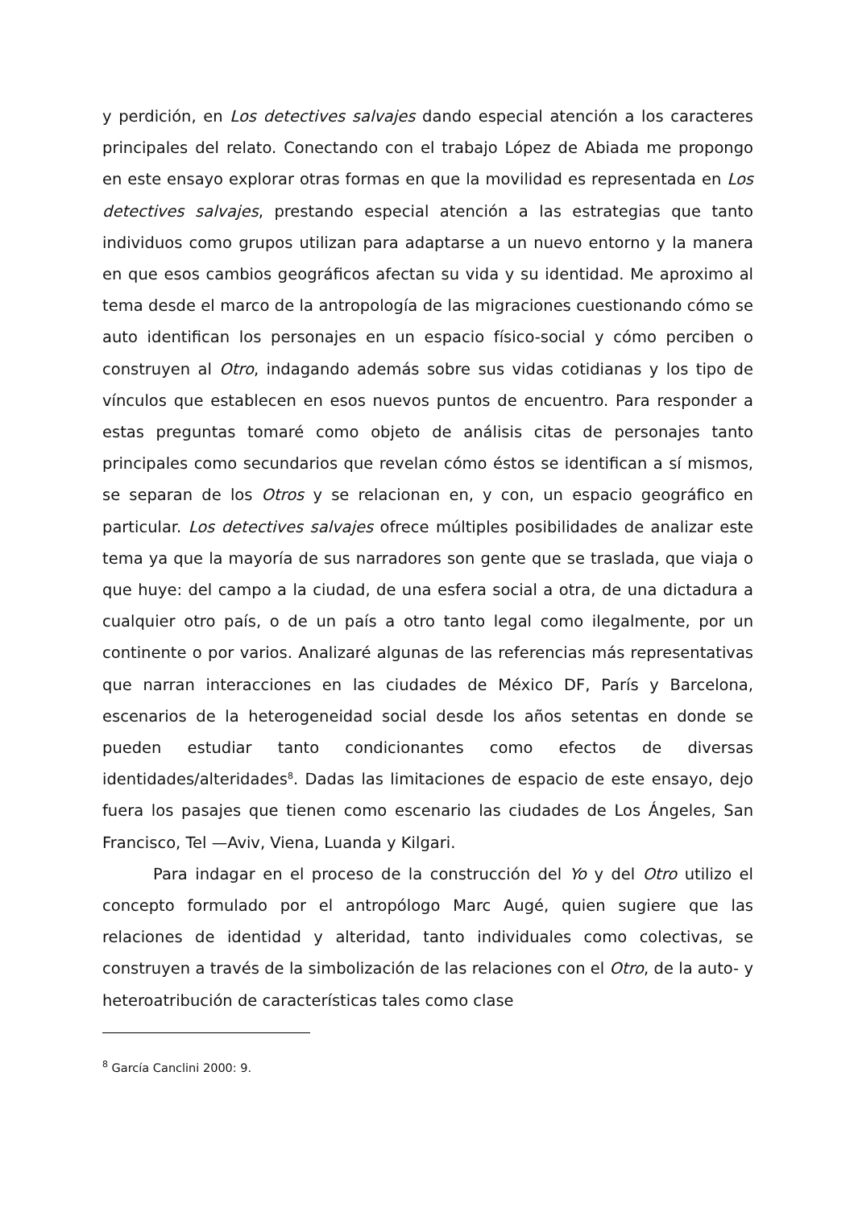y perdición, en Los detectives salvajes dando especial atención a los caracteres principales del relato. Conectando con el trabajo López de Abiada me propongo en este ensayo explorar otras formas en que la movilidad es representada en Los detectives salvajes, prestando especial atención a las estrategias que tanto individuos como grupos utilizan para adaptarse a un nuevo entorno y la manera en que esos cambios geográficos afectan su vida y su identidad. Me aproximo al tema desde el marco de la antropología de las migraciones cuestionando cómo se auto identifican los personajes en un espacio físico-social y cómo perciben o construyen al Otro, indagando además sobre sus vidas cotidianas y los tipo de vínculos que establecen en esos nuevos puntos de encuentro. Para responder a estas preguntas tomaré como objeto de análisis citas de personajes tanto principales como secundarios que revelan cómo éstos se identifican a sí mismos, se separan de los Otros y se relacionan en, y con, un espacio geográfico en particular. Los detectives salvajes ofrece múltiples posibilidades de analizar este tema ya que la mayoría de sus narradores son gente que se traslada, que viaja o que huye: del campo a la ciudad, de una esfera social a otra, de una dictadura a cualquier otro país, o de un país a otro tanto legal como ilegalmente, por un continente o por varios. Analizaré algunas de las referencias más representativas que narran interacciones en las ciudades de México DF, París y Barcelona, escenarios de la heterogeneidad social desde los años setentas en donde se pueden estudiar tanto condicionantes como efectos de diversas identidades/alteridades<sup>8</sup>. Dadas las limitaciones de espacio de este ensayo, dejo fuera los pasajes que tienen como escenario las ciudades de Los Ángeles, San Francisco, Tel —Aviv, Viena, Luanda y Kilgari.
Para indagar en el proceso de la construcción del Yo y del Otro utilizo el concepto formulado por el antropólogo Marc Augé, quien sugiere que las relaciones de identidad y alteridad, tanto individuales como colectivas, se construyen a través de la simbolización de las relaciones con el Otro, de la auto- y heteroatribución de características tales como clase
<sup>8</sup> García Canclini 2000: 9.